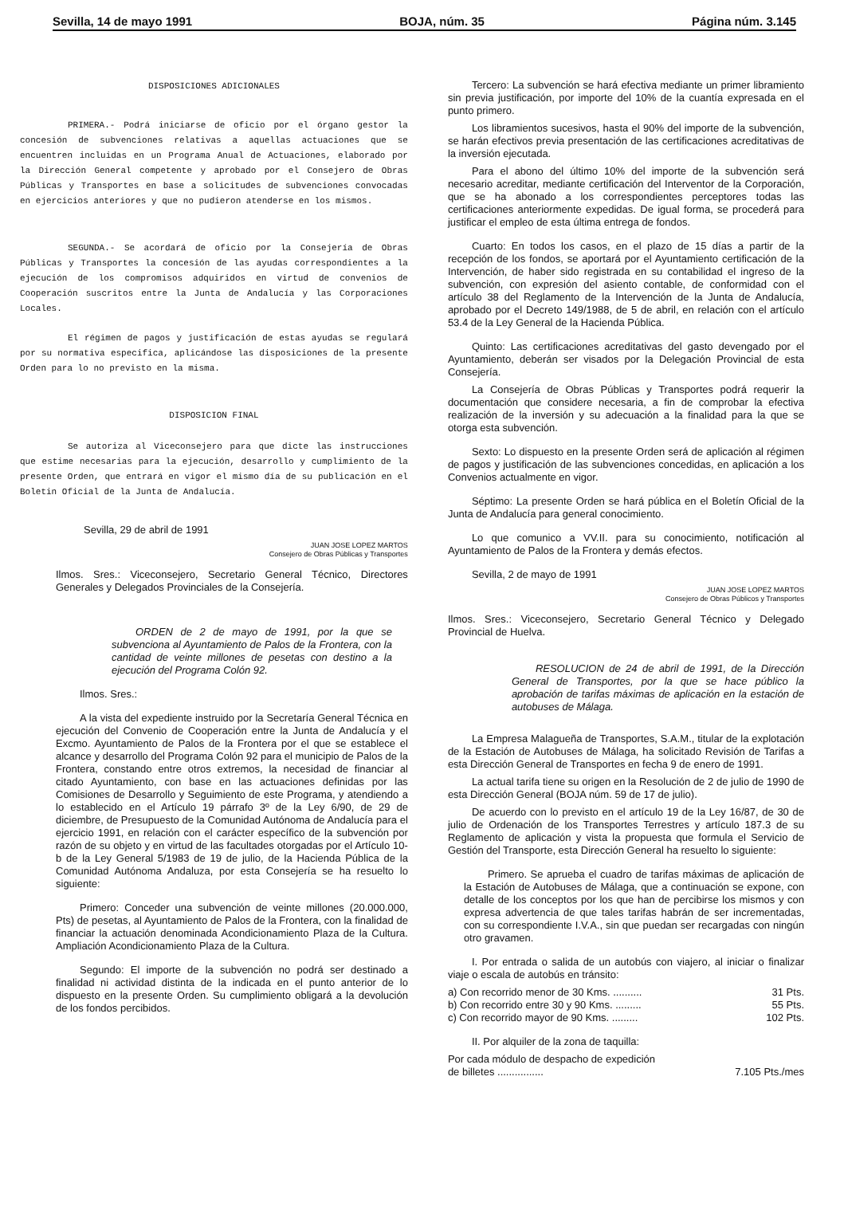Sevilla, 14 de mayo 1991 BOJA, núm. 35 Página núm. 3.145
DISPOSICIONES ADICIONALES
PRIMERA.- Podrá iniciarse de oficio por el órgano gestor la concesión de subvenciones relativas a aquellas actuaciones que se encuentren incluidas en un Programa Anual de Actuaciones, elaborado por la Dirección General competente y aprobado por el Consejero de Obras Públicas y Transportes en base a solicitudes de subvenciones convocadas en ejercicios anteriores y que no pudieron atenderse en los mismos.
SEGUNDA.- Se acordará de oficio por la Consejería de Obras Públicas y Transportes la concesión de las ayudas correspondientes a la ejecución de los compromisos adquiridos en virtud de convenios de Cooperación suscritos entre la Junta de Andalucía y las Corporaciones Locales.
El régimen de pagos y justificación de estas ayudas se regulará por su normativa especifica, aplicándose las disposiciones de la presente Orden para lo no previsto en la misma.
DISPOSICION FINAL
Se autoriza al Viceconsejero para que dicte las instrucciones que estime necesarias para la ejecución, desarrollo y cumplimiento de la presente Orden, que entrará en vigor el mismo día de su publicación en el Boletin Oficial de la Junta de Andalucía.
Sevilla, 29 de abril de 1991
JUAN JOSE LOPEZ MARTOS
Consejero de Obras Públicas y Transportes
Ilmos. Sres.: Viceconsejero, Secretario General Técnico, Directores Generales y Delegados Provinciales de la Consejería.
ORDEN de 2 de mayo de 1991, por la que se subvenciona al Ayuntamiento de Palos de la Frontera, con la cantidad de veinte millones de pesetas con destino a la ejecución del Programa Colón 92.
Ilmos. Sres.:
A la vista del expediente instruido por la Secretaría General Técnica en ejecución del Convenio de Cooperación entre la Junta de Andalucía y el Excmo. Ayuntamiento de Palos de la Frontera por el que se establece el alcance y desarrollo del Programa Colón 92 para el municipio de Palos de la Frontera, constando entre otros extremos, la necesidad de financiar al citado Ayuntamiento, con base en las actuaciones definidas por las Comisiones de Desarrollo y Seguimiento de este Programa, y atendiendo a lo establecido en el Artículo 19 párrafo 3º de la Ley 6/90, de 29 de diciembre, de Presupuesto de la Comunidad Autónoma de Andalucía para el ejercicio 1991, en relación con el carácter específico de la subvención por razón de su objeto y en virtud de las facultades otorgadas por el Artículo 10-b de la Ley General 5/1983 de 19 de julio, de la Hacienda Pública de la Comunidad Autónoma Andaluza, por esta Consejería se ha resuelto lo siguiente:
Primero: Conceder una subvención de veinte millones (20.000.000, Pts) de pesetas, al Ayuntamiento de Palos de la Frontera, con la finalidad de financiar la actuación denominada Acondicionamiento Plaza de la Cultura. Ampliación Acondicionamiento Plaza de la Cultura.
Segundo: El importe de la subvención no podrá ser destinado a finalidad ni actividad distinta de la indicada en el punto anterior de lo dispuesto en la presente Orden. Su cumplimiento obligará a la devolución de los fondos percibidos.
Tercero: La subvención se hará efectiva mediante un primer libramiento sin previa justificación, por importe del 10% de la cuantía expresada en el punto primero.
Los libramientos sucesivos, hasta el 90% del importe de la subvención, se harán efectivos previa presentación de las certificaciones acreditativas de la inversión ejecutada.
Para el abono del último 10% del importe de la subvención será necesario acreditar, mediante certificación del Interventor de la Corporación, que se ha abonado a los correspondientes perceptores todas las certificaciones anteriormente expedidas. De igual forma, se procederá para justificar el empleo de esta última entrega de fondos.
Cuarto: En todos los casos, en el plazo de 15 días a partir de la recepción de los fondos, se aportará por el Ayuntamiento certificación de la Intervención, de haber sido registrada en su contabilidad el ingreso de la subvención, con expresión del asiento contable, de conformidad con el artículo 38 del Reglamento de la Intervención de la Junta de Andalucía, aprobado por el Decreto 149/1988, de 5 de abril, en relación con el artículo 53.4 de la Ley General de la Hacienda Pública.
Quinto: Las certificaciones acreditativas del gasto devengado por el Ayuntamiento, deberán ser visados por la Delegación Provincial de esta Consejería.
La Consejería de Obras Públicas y Transportes podrá requerir la documentación que considere necesaria, a fin de comprobar la efectiva realización de la inversión y su adecuación a la finalidad para la que se otorga esta subvención.
Sexto: Lo dispuesto en la presente Orden será de aplicación al régimen de pagos y justificación de las subvenciones concedidas, en aplicación a los Convenios actualmente en vigor.
Séptimo: La presente Orden se hará pública en el Boletín Oficial de la Junta de Andalucía para general conocimiento.
Lo que comunico a VV.II. para su conocimiento, notificación al Ayuntamiento de Palos de la Frontera y demás efectos.
Sevilla, 2 de mayo de 1991
JUAN JOSE LOPEZ MARTOS
Consejero de Obras Públicos y Transportes
Ilmos. Sres.: Viceconsejero, Secretario General Técnico y Delegado Provincial de Huelva.
RESOLUCION de 24 de abril de 1991, de la Dirección General de Transportes, por la que se hace público la aprobación de tarifas máximas de aplicación en la estación de autobuses de Málaga.
La Empresa Malagueña de Transportes, S.A.M., titular de la explotación de la Estación de Autobuses de Málaga, ha solicitado Revisión de Tarifas a esta Dirección General de Transportes en fecha 9 de enero de 1991.
La actual tarifa tiene su origen en la Resolución de 2 de julio de 1990 de esta Dirección General (BOJA núm. 59 de 17 de julio).
De acuerdo con lo previsto en el artículo 19 de la Ley 16/87, de 30 de julio de Ordenación de los Transportes Terrestres y artículo 187.3 de su Reglamento de aplicación y vista la propuesta que formula el Servicio de Gestión del Transporte, esta Dirección General ha resuelto lo siguiente:
Primero. Se aprueba el cuadro de tarifas máximas de aplicación de la Estación de Autobuses de Málaga, que a continuación se expone, con detalle de los conceptos por los que han de percibirse los mismos y con expresa advertencia de que tales tarifas habrán de ser incrementadas, con su correspondiente I.V.A., sin que puedan ser recargadas con ningún otro gravamen.
I. Por entrada o salida de un autobús con viajero, al iniciar o finalizar viaje o escala de autobús en tránsito:
a) Con recorrido menor de 30 Kms. .......... 31 Pts.
b) Con recorrido entre 30 y 90 Kms. ......... 55 Pts.
c) Con recorrido mayor de 90 Kms. ......... 102 Pts.
II. Por alquiler de la zona de taquilla:
Por cada módulo de despacho de expedición
de billetes ................ 7.105 Pts./mes